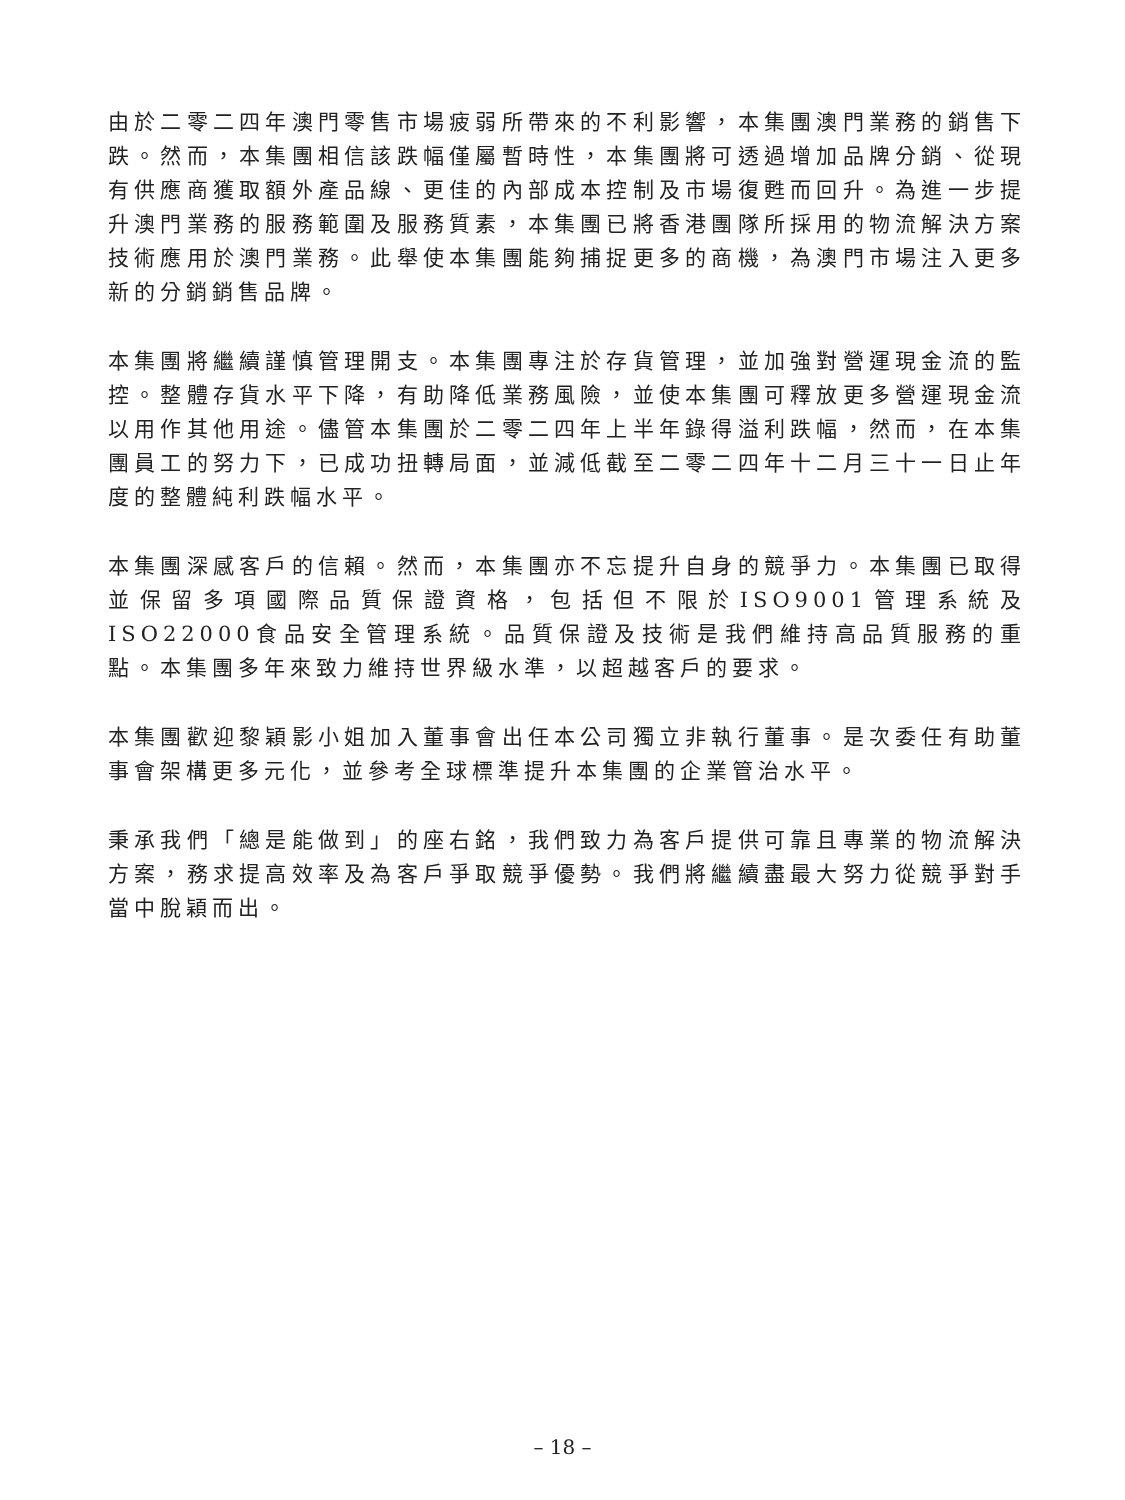由於二零二四年澳門零售市場疲弱所帶來的不利影響，本集團澳門業務的銷售下跌。然而，本集團相信該跌幅僅屬暫時性，本集團將可透過增加品牌分銷、從現有供應商獲取額外產品線、更佳的內部成本控制及市場復甦而回升。為進一步提升澳門業務的服務範圍及服務質素，本集團已將香港團隊所採用的物流解決方案技術應用於澳門業務。此舉使本集團能夠捕捉更多的商機，為澳門市場注入更多新的分銷銷售品牌。
本集團將繼續謹慎管理開支。本集團專注於存貨管理，並加強對營運現金流的監控。整體存貨水平下降，有助降低業務風險，並使本集團可釋放更多營運現金流以用作其他用途。儘管本集團於二零二四年上半年錄得溢利跌幅，然而，在本集團員工的努力下，已成功扭轉局面，並減低截至二零二四年十二月三十一日止年度的整體純利跌幅水平。
本集團深感客戶的信賴。然而，本集團亦不忘提升自身的競爭力。本集團已取得並保留多項國際品質保證資格，包括但不限於ISO9001管理系統及ISO22000食品安全管理系統。品質保證及技術是我們維持高品質服務的重點。本集團多年來致力維持世界級水準，以超越客戶的要求。
本集團歡迎黎穎影小姐加入董事會出任本公司獨立非執行董事。是次委任有助董事會架構更多元化，並參考全球標準提升本集團的企業管治水平。
秉承我們「總是能做到」的座右銘，我們致力為客戶提供可靠且專業的物流解決方案，務求提高效率及為客戶爭取競爭優勢。我們將繼續盡最大努力從競爭對手當中脫穎而出。
– 18 –